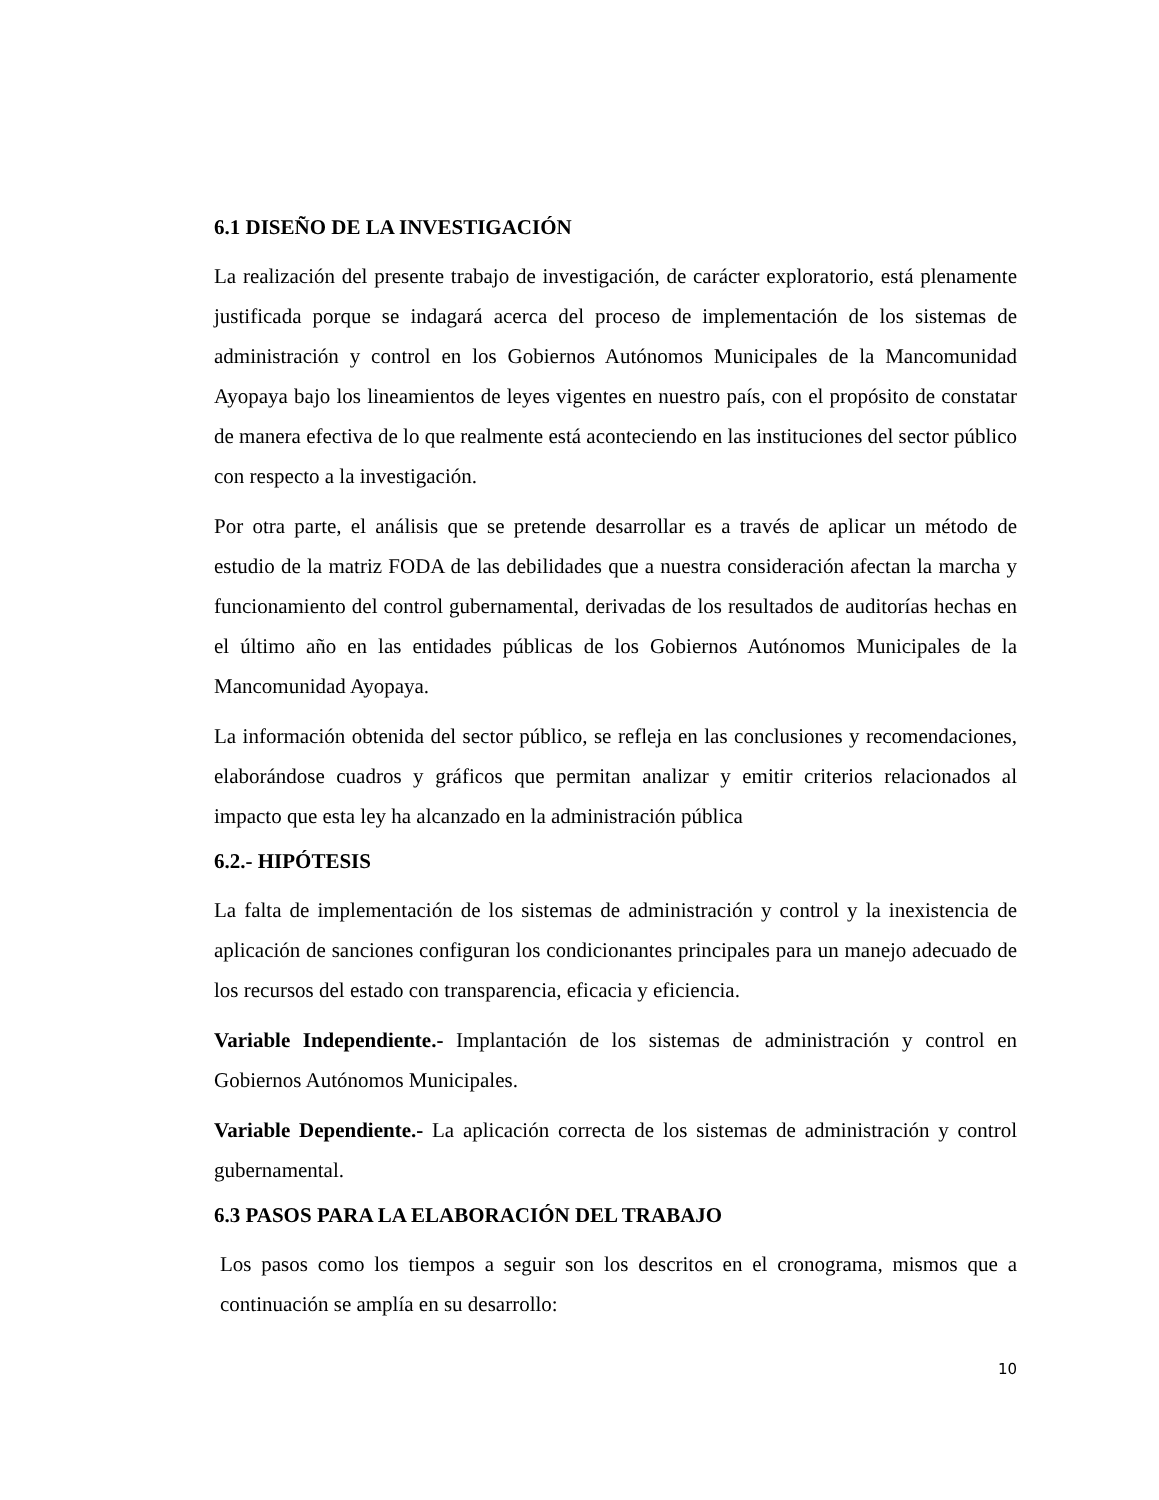6.1 DISEÑO DE LA INVESTIGACIÓN
La realización del presente trabajo de investigación, de carácter exploratorio, está plenamente justificada porque se indagará acerca del proceso de implementación de los sistemas de administración y control en los Gobiernos Autónomos Municipales de la Mancomunidad Ayopaya bajo los lineamientos de leyes vigentes en nuestro país, con el propósito de constatar de manera efectiva de lo que realmente está aconteciendo en las instituciones del sector público con respecto a la investigación.
Por otra parte, el análisis que se pretende desarrollar es a través de aplicar un método de estudio de la matriz FODA de las debilidades que a nuestra consideración afectan la marcha y funcionamiento del control gubernamental, derivadas de los resultados de auditorías hechas en el último año en las entidades públicas de los Gobiernos Autónomos Municipales de la Mancomunidad Ayopaya.
La información obtenida del sector público, se refleja en las conclusiones y recomendaciones, elaborándose cuadros y gráficos que permitan analizar y emitir criterios relacionados al impacto que esta ley ha alcanzado en la administración pública
6.2.- HIPÓTESIS
La falta de implementación de los sistemas de administración y control y la inexistencia de aplicación de sanciones configuran los condicionantes principales para un manejo adecuado de los recursos del estado con transparencia, eficacia y eficiencia.
Variable Independiente.- Implantación de los sistemas de administración y control en Gobiernos Autónomos Municipales.
Variable Dependiente.- La aplicación correcta de los sistemas de administración y control gubernamental.
6.3 PASOS PARA LA ELABORACIÓN DEL TRABAJO
Los pasos como los tiempos a seguir son los descritos en el cronograma, mismos que a continuación se amplía en su desarrollo:
10